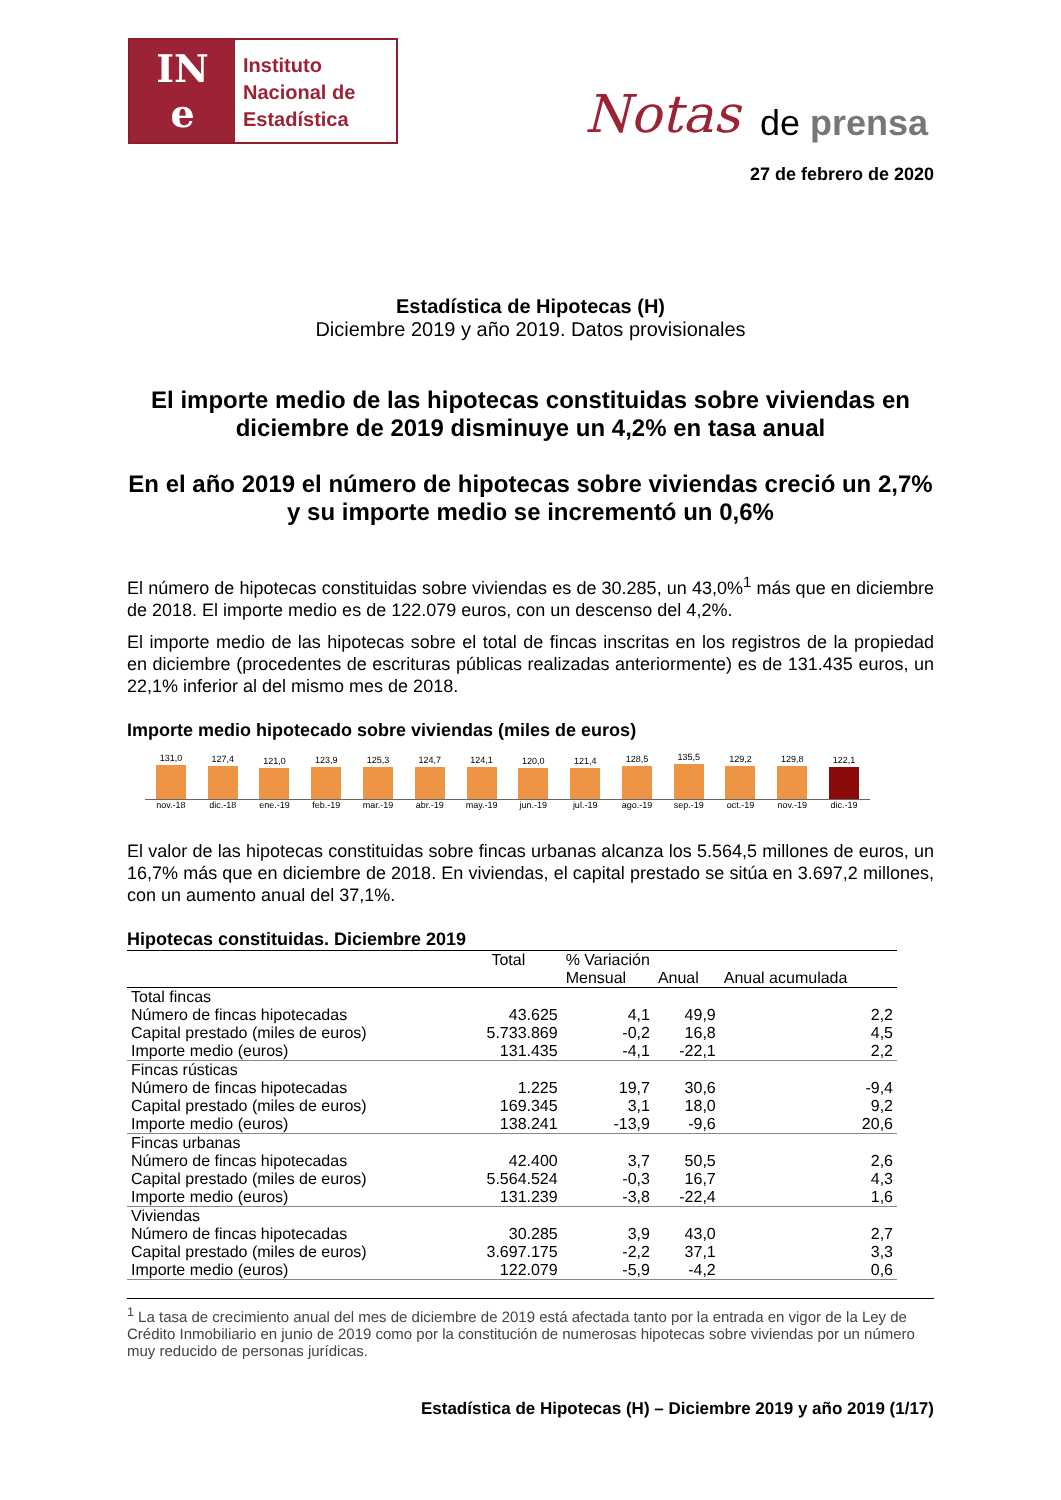IN
e
Instituto
Nacional de
Estadística
Notas de prensa
27 de febrero de 2020
Estadística de Hipotecas (H)
Diciembre 2019 y año 2019. Datos provisionales
El importe medio de las hipotecas constituidas sobre viviendas en diciembre de 2019 disminuye un 4,2% en tasa anual
En el año 2019 el número de hipotecas sobre viviendas creció un 2,7% y su importe medio se incrementó un 0,6%
El número de hipotecas constituidas sobre viviendas es de 30.285, un 43,0%<sup>1</sup> más que en diciembre de 2018. El importe medio es de 122.079 euros, con un descenso del 4,2%.
El importe medio de las hipotecas sobre el total de fincas inscritas en los registros de la propiedad en diciembre (procedentes de escrituras públicas realizadas anteriormente) es de 131.435 euros, un 22,1% inferior al del mismo mes de 2018.
Importe medio hipotecado sobre viviendas (miles de euros)
131,0
127,4
121,0
123,9
125,3
124,7
124,1
120,0
121,4
128,5
135,5
129,2
129,8
122,1
nov.-18 dic.-18 ene.-19 feb.-19 mar.-19 abr.-19 may.-19 jun.-19 jul.-19 ago.-19 sep.-19 oct.-19 nov.-19 dic.-19
El valor de las hipotecas constituidas sobre fincas urbanas alcanza los 5.564,5 millones de euros, un 16,7% más que en diciembre de 2018. En viviendas, el capital prestado se sitúa en 3.697,2 millones, con un aumento anual del 37,1%.
Hipotecas constituidas. Diciembre 2019
| | Total | % Variación | | |
| --- | --- | --- | --- | --- |
| | | Mensual | Anual | Anual acumulada |
| Total fincas | | | | |
| Número de fincas hipotecadas | 43.625 | 4,1 | 49,9 | 2,2 |
| Capital prestado (miles de euros) | 5.733.869 | -0,2 | 16,8 | 4,5 |
| Importe medio (euros) | 131.435 | -4,1 | -22,1 | 2,2 |
| Fincas rústicas | | | | |
| Número de fincas hipotecadas | 1.225 | 19,7 | 30,6 | -9,4 |
| Capital prestado (miles de euros) | 169.345 | 3,1 | 18,0 | 9,2 |
| Importe medio (euros) | 138.241 | -13,9 | -9,6 | 20,6 |
| Fincas urbanas | | | | |
| Número de fincas hipotecadas | 42.400 | 3,7 | 50,5 | 2,6 |
| Capital prestado (miles de euros) | 5.564.524 | -0,3 | 16,7 | 4,3 |
| Importe medio (euros) | 131.239 | -3,8 | -22,4 | 1,6 |
| Viviendas | | | | |
| Número de fincas hipotecadas | 30.285 | 3,9 | 43,0 | 2,7 |
| Capital prestado (miles de euros) | 3.697.175 | -2,2 | 37,1 | 3,3 |
| Importe medio (euros) | 122.079 | -5,9 | -4,2 | 0,6 |
<sup>1</sup> La tasa de crecimiento anual del mes de diciembre de 2019 está afectada tanto por la entrada en vigor de la Ley de Crédito Inmobiliario en junio de 2019 como por la constitución de numerosas hipotecas sobre viviendas por un número muy reducido de personas jurídicas.
Estadística de Hipotecas (H) – Diciembre 2019 y año 2019 (1/17)